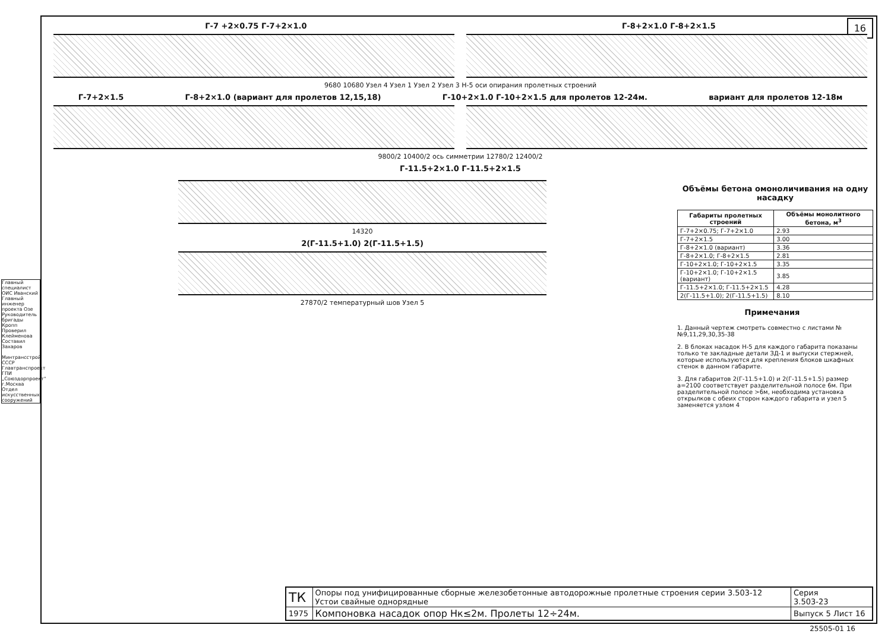16
Г-7 +2×0.75 Г-7+2×1.0 Г-8+2×1.0 Г-8+2×1.5
9680 10680 Узел 4 Узел 1 Узел 2 Узел 3 Н-5 оси опирания пролетных строений
Г-7+2×1.5 Г-8+2×1.0 (вариант для пролетов 12,15,18) Г-10+2×1.0 Г-10+2×1.5 для пролетов 12-24м. вариант для пролетов 12-18м
9800/2 10400/2 ось симметрии 12780/2 12400/2
Г-11.5+2×1.0 Г-11.5+2×1.5
14320
2(Г-11.5+1.0) 2(Г-11.5+1.5)
27870/2 температурный шов Узел 5
Объёмы бетона омоноличивания на одну насадку
| Габариты пролетных строений | Объёмы монолитного бетона, м<sup>3</sup> |
| --- | --- |
| Г-7+2×0.75; Г-7+2×1.0 | 2.93 |
| Г-7+2×1.5 | 3.00 |
| Г-8+2×1.0 (вариант) | 3.36 |
| Г-8+2×1.0; Г-8+2×1.5 | 2.81 |
| Г-10+2×1.0; Г-10+2×1.5 | 3.35 |
| Г-10+2×1.0; Г-10+2×1.5 (вариант) | 3.85 |
| Г-11.5+2×1.0; Г-11.5+2×1.5 | 4.28 |
| 2(Г-11.5+1.0); 2(Г-11.5+1.5) | 8.10 |
Примечания
1. Данный чертеж смотреть совместно с листами №№9,11,29,30,35-38
2. В блоках насадок Н-5 для каждого габарита показаны только те закладные детали ЗД-1 и выпуски стержней, которые используются для крепления блоков шкафных стенок в данном габарите.
3. Для габаритов 2(Г-11.5+1.0) и 2(Г-11.5+1.5) размер a=2100 соответствует разделительной полосе 6м. При разделительной полосе >6м, необходима установка открылков с обеих сторон каждого габарита и узел 5 заменяется узлом 4
Главный специалист ОИС Иванский
Главный инженер проекта Озе
Руководитель бригады Кропп
Проверил Клейменова
Составил Захаров
Минтрансстрой СССР Главтранспроект ГПИ „Союздорпроект" г.Москва Отдел искусственных сооружений
| ТК | Опоры под унифицированные сборные железобетонные автодорожные пролетные строения серии 3.503-12 Устои свайные однорядные | Серия 3.503-23 |
| 1975 | Компоновка насадок опор Нк≤2м. Пролеты 12÷24м. | Выпуск 5 Лист 16 |
25505-01 16